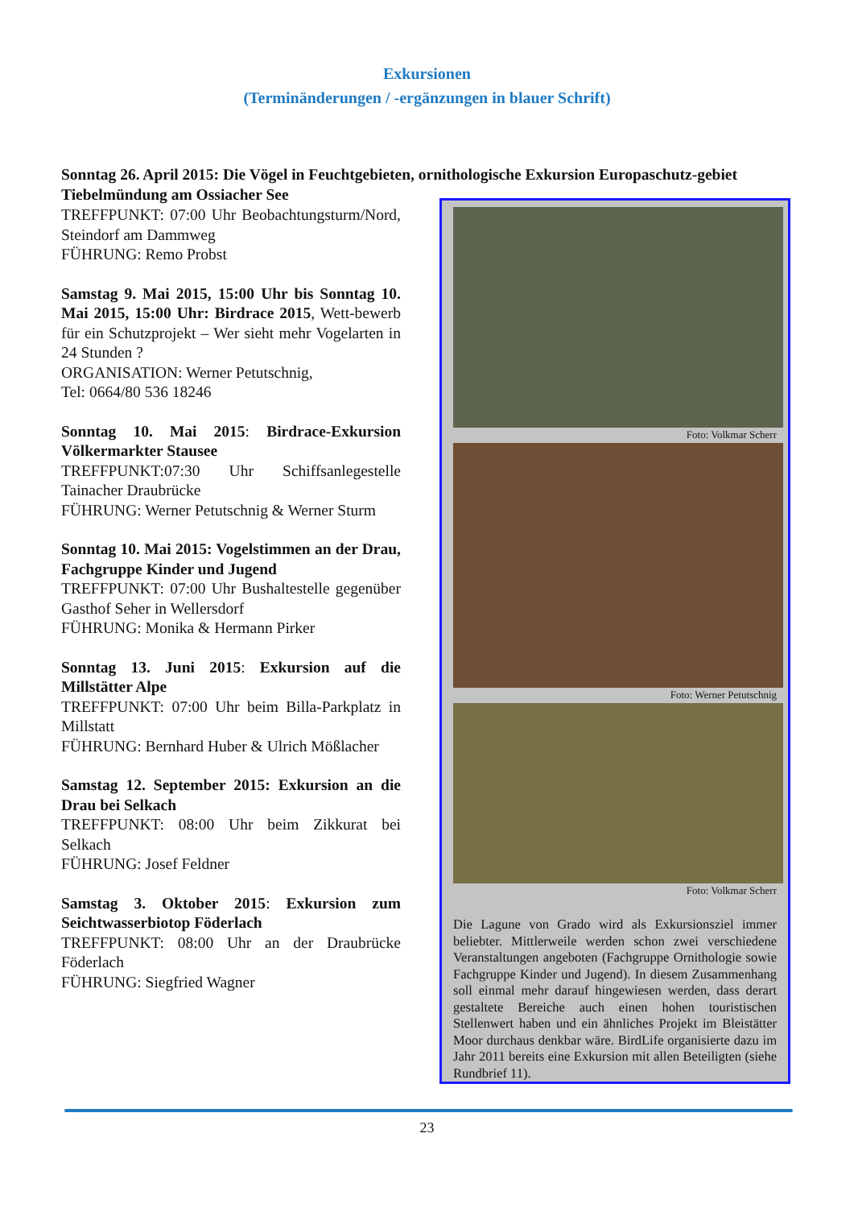Exkursionen
(Terminänderungen / -ergänzungen in blauer Schrift)
Sonntag 26. April 2015: Die Vögel in Feuchtgebieten, ornithologische Exkursion Europaschutz-gebiet Tiebelmündung am Ossiacher See
TREFFPUNKT: 07:00 Uhr Beobachtungsturm/Nord, Steindorf am Dammweg
FÜHRUNG: Remo Probst
Samstag 9. Mai 2015, 15:00 Uhr bis Sonntag 10. Mai 2015, 15:00 Uhr: Birdrace 2015, Wett-bewerb für ein Schutzprojekt – Wer sieht mehr Vogelarten in 24 Stunden ?
ORGANISATION: Werner Petutschnig,
Tel: 0664/80 536 18246
Sonntag 10. Mai 2015: Birdrace-Exkursion Völkermarkter Stausee
TREFFPUNKT:07:30 Uhr Schiffsanlegestelle Tainacher Draubrücke
FÜHRUNG: Werner Petutschnig & Werner Sturm
Sonntag 10. Mai 2015: Vogelstimmen an der Drau, Fachgruppe Kinder und Jugend
TREFFPUNKT: 07:00 Uhr Bushaltestelle gegenüber Gasthof Seher in Wellersdorf
FÜHRUNG: Monika & Hermann Pirker
Sonntag 13. Juni 2015: Exkursion auf die Millstätter Alpe
TREFFPUNKT: 07:00 Uhr beim Billa-Parkplatz in Millstatt
FÜHRUNG: Bernhard Huber & Ulrich Mößlacher
Samstag 12. September 2015: Exkursion an die Drau bei Selkach
TREFFPUNKT: 08:00 Uhr beim Zikkurat bei Selkach
FÜHRUNG: Josef Feldner
Samstag 3. Oktober 2015: Exkursion zum Seichtwasserbiotop Föderlach
TREFFPUNKT: 08:00 Uhr an der Draubrücke Föderlach
FÜHRUNG: Siegfried Wagner
Foto: Volkmar Scherr
Foto: Werner Petutschnig
Foto: Volkmar Scherr
Die Lagune von Grado wird als Exkursionsziel immer beliebter. Mittlerweile werden schon zwei verschiedene Veranstaltungen angeboten (Fachgruppe Ornithologie sowie Fachgruppe Kinder und Jugend). In diesem Zusammenhang soll einmal mehr darauf hingewiesen werden, dass derart gestaltete Bereiche auch einen hohen touristischen Stellenwert haben und ein ähnliches Projekt im Bleistätter Moor durchaus denkbar wäre. BirdLife organisierte dazu im Jahr 2011 bereits eine Exkursion mit allen Beteiligten (siehe Rundbrief 11).
23